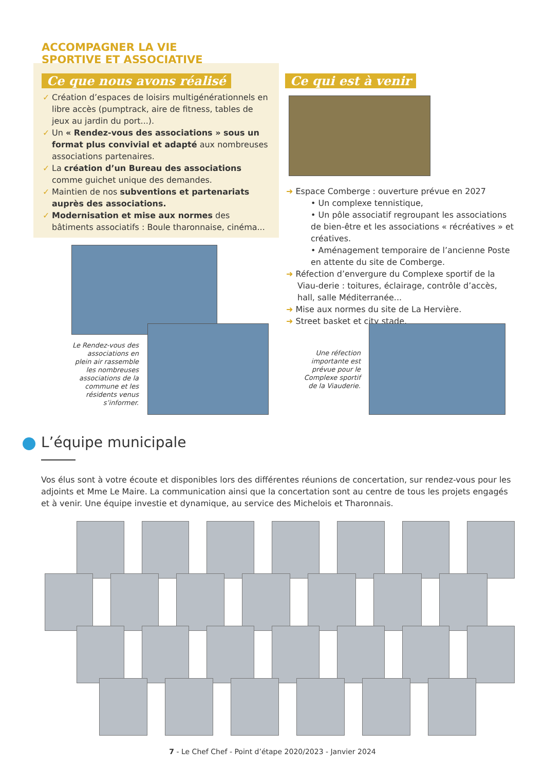ACCOMPAGNER LA VIE
SPORTIVE ET ASSOCIATIVE
Ce que nous avons réalisé
✓ Création d’espaces de loisirs multigénérationnels en libre accès (pumptrack, aire de fitness, tables de jeux au jardin du port...).
✓ Un « Rendez-vous des associations » sous un format plus convivial et adapté aux nombreuses associations partenaires.
✓ La création d’un Bureau des associations comme guichet unique des demandes.
✓ Maintien de nos subventions et partenariats auprès des associations.
✓ Modernisation et mise aux normes des bâtiments associatifs : Boule tharonnaise, cinéma...
Le Rendez-vous des associations en plein air rassemble les nombreuses associations de la commune et les résidents venus s’informer.
Ce qui est à venir
➜ Espace Comberge : ouverture prévue en 2027
• Un complexe tennistique,
• Un pôle associatif regroupant les associations de bien-être et les associations « récréatives » et créatives.
• Aménagement temporaire de l’ancienne Poste en attente du site de Comberge.
➜ Réfection d’envergure du Complexe sportif de la Viau-derie : toitures, éclairage, contrôle d’accès, hall, salle Méditerranée...
➜ Mise aux normes du site de La Hervière.
➜ Street basket et city stade.
Une réfection importante est prévue pour le Complexe sportif de la Viauderie.
L’équipe municipale
Vos élus sont à votre écoute et disponibles lors des différentes réunions de concertation, sur rendez-vous pour les adjoints et Mme Le Maire. La communication ainsi que la concertation sont au centre de tous les projets engagés et à venir. Une équipe investie et dynamique, au service des Michelois et Tharonnais.
7 - Le Chef Chef - Point d’étape 2020/2023 - Janvier 2024